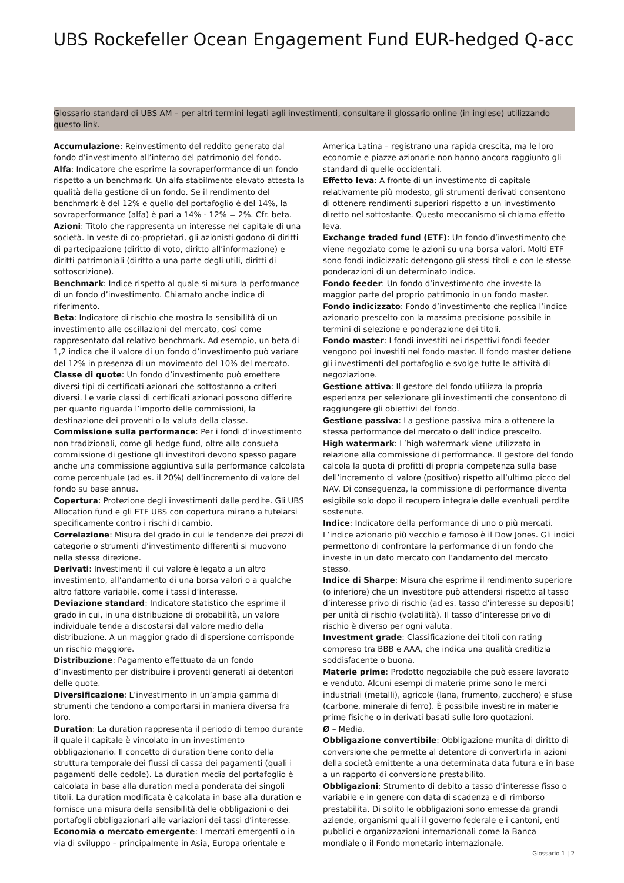UBS Rockefeller Ocean Engagement Fund EUR-hedged Q-acc
Glossario standard di UBS AM – per altri termini legati agli investimenti, consultare il glossario online (in inglese) utilizzando questo link.
Accumulazione: Reinvestimento del reddito generato dal fondo d’investimento all’interno del patrimonio del fondo.
Alfa: Indicatore che esprime la sovraperformance di un fondo rispetto a un benchmark. Un alfa stabilmente elevato attesta la qualità della gestione di un fondo. Se il rendimento del benchmark è del 12% e quello del portafoglio è del 14%, la sovraperformance (alfa) è pari a 14% - 12% = 2%. Cfr. beta.
Azioni: Titolo che rappresenta un interesse nel capitale di una società. In veste di co-proprietari, gli azionisti godono di diritti di partecipazione (diritto di voto, diritto all’informazione) e diritti patrimoniali (diritto a una parte degli utili, diritti di sottoscrizione).
Benchmark: Indice rispetto al quale si misura la performance di un fondo d’investimento. Chiamato anche indice di riferimento.
Beta: Indicatore di rischio che mostra la sensibilità di un investimento alle oscillazioni del mercato, così come rappresentato dal relativo benchmark. Ad esempio, un beta di 1,2 indica che il valore di un fondo d’investimento può variare del 12% in presenza di un movimento del 10% del mercato.
Classe di quote: Un fondo d’investimento può emettere diversi tipi di certificati azionari che sottostanno a criteri diversi. Le varie classi di certificati azionari possono differire per quanto riguarda l’importo delle commissioni, la destinazione dei proventi o la valuta della classe.
Commissione sulla performance: Per i fondi d’investimento non tradizionali, come gli hedge fund, oltre alla consueta commissione di gestione gli investitori devono spesso pagare anche una commissione aggiuntiva sulla performance calcolata come percentuale (ad es. il 20%) dell’incremento di valore del fondo su base annua.
Copertura: Protezione degli investimenti dalle perdite. Gli UBS Allocation fund e gli ETF UBS con copertura mirano a tutelarsi specificamente contro i rischi di cambio.
Correlazione: Misura del grado in cui le tendenze dei prezzi di categorie o strumenti d’investimento differenti si muovono nella stessa direzione.
Derivati: Investimenti il cui valore è legato a un altro investimento, all’andamento di una borsa valori o a qualche altro fattore variabile, come i tassi d’interesse.
Deviazione standard: Indicatore statistico che esprime il grado in cui, in una distribuzione di probabilità, un valore individuale tende a discostarsi dal valore medio della distribuzione. A un maggior grado di dispersione corrisponde un rischio maggiore.
Distribuzione: Pagamento effettuato da un fondo d’investimento per distribuire i proventi generati ai detentori delle quote.
Diversificazione: L’investimento in un’ampia gamma di strumenti che tendono a comportarsi in maniera diversa fra loro.
Duration: La duration rappresenta il periodo di tempo durante il quale il capitale è vincolato in un investimento obbligazionario. Il concetto di duration tiene conto della struttura temporale dei flussi di cassa dei pagamenti (quali i pagamenti delle cedole). La duration media del portafoglio è calcolata in base alla duration media ponderata dei singoli titoli. La duration modificata è calcolata in base alla duration e fornisce una misura della sensibilità delle obbligazioni o dei portafogli obbligazionari alle variazioni dei tassi d’interesse.
Economia o mercato emergente: I mercati emergenti o in via di sviluppo – principalmente in Asia, Europa orientale e
America Latina – registrano una rapida crescita, ma le loro economie e piazze azionarie non hanno ancora raggiunto gli standard di quelle occidentali.
Effetto leva: A fronte di un investimento di capitale relativamente più modesto, gli strumenti derivati consentono di ottenere rendimenti superiori rispetto a un investimento diretto nel sottostante. Questo meccanismo si chiama effetto leva.
Exchange traded fund (ETF): Un fondo d’investimento che viene negoziato come le azioni su una borsa valori. Molti ETF sono fondi indicizzati: detengono gli stessi titoli e con le stesse ponderazioni di un determinato indice.
Fondo feeder: Un fondo d’investimento che investe la maggior parte del proprio patrimonio in un fondo master.
Fondo indicizzato: Fondo d’investimento che replica l’indice azionario prescelto con la massima precisione possibile in termini di selezione e ponderazione dei titoli.
Fondo master: I fondi investiti nei rispettivi fondi feeder vengono poi investiti nel fondo master. Il fondo master detiene gli investimenti del portafoglio e svolge tutte le attività di negoziazione.
Gestione attiva: Il gestore del fondo utilizza la propria esperienza per selezionare gli investimenti che consentono di raggiungere gli obiettivi del fondo.
Gestione passiva: La gestione passiva mira a ottenere la stessa performance del mercato o dell’indice prescelto.
High watermark: L’high watermark viene utilizzato in relazione alla commissione di performance. Il gestore del fondo calcola la quota di profitti di propria competenza sulla base dell’incremento di valore (positivo) rispetto all’ultimo picco del NAV. Di conseguenza, la commissione di performance diventa esigibile solo dopo il recupero integrale delle eventuali perdite sostenute.
Indice: Indicatore della performance di uno o più mercati. L’indice azionario più vecchio e famoso è il Dow Jones. Gli indici permettono di confrontare la performance di un fondo che investe in un dato mercato con l’andamento del mercato stesso.
Indice di Sharpe: Misura che esprime il rendimento superiore (o inferiore) che un investitore può attendersi rispetto al tasso d’interesse privo di rischio (ad es. tasso d’interesse su depositi) per unità di rischio (volatilità). Il tasso d’interesse privo di rischio è diverso per ogni valuta.
Investment grade: Classificazione dei titoli con rating compreso tra BBB e AAA, che indica una qualità creditizia soddisfacente o buona.
Materie prime: Prodotto negoziabile che può essere lavorato e venduto. Alcuni esempi di materie prime sono le merci industriali (metalli), agricole (lana, frumento, zucchero) e sfuse (carbone, minerale di ferro). È possibile investire in materie prime fisiche o in derivati basati sulle loro quotazioni.
Ø – Media.
Obbligazione convertibile: Obbligazione munita di diritto di conversione che permette al detentore di convertirla in azioni della società emittente a una determinata data futura e in base a un rapporto di conversione prestabilito.
Obbligazioni: Strumento di debito a tasso d’interesse fisso o variabile e in genere con data di scadenza e di rimborso prestabilita. Di solito le obbligazioni sono emesse da grandi aziende, organismi quali il governo federale e i cantoni, enti pubblici e organizzazioni internazionali come la Banca mondiale o il Fondo monetario internazionale.
Glossario 1 ¦ 2